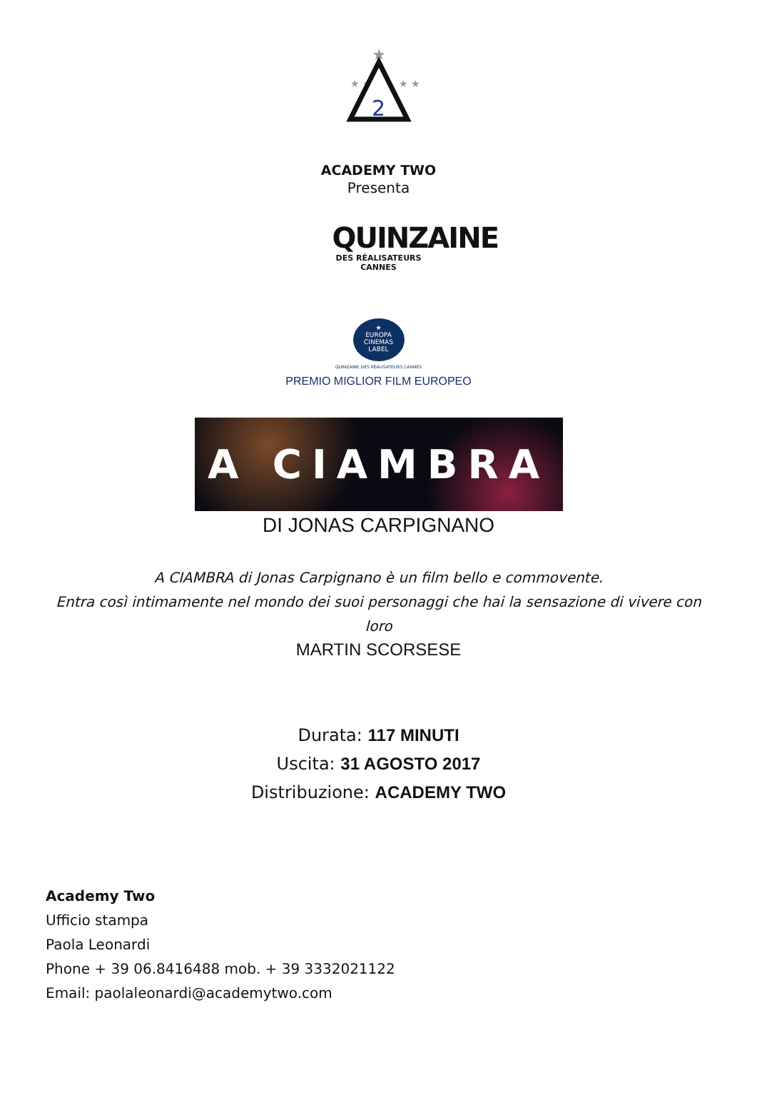★
★ ★
★ ★
2
ACADEMY TWO
Presenta
QUINZAINE
DES RÉALISATEURS
CANNES
★
EUROPA
CINEMAS
LABEL
QUINZAINE DES RÉALISATEURS CANNES
PREMIO MIGLIOR FILM EUROPEO
A CIAMBRA
DI JONAS CARPIGNANO
A CIAMBRA di Jonas Carpignano è un film bello e commovente.
Entra così intimamente nel mondo dei suoi personaggi che hai la sensazione di vivere con loro
MARTIN SCORSESE
Durata: 117 MINUTI
Uscita: 31 AGOSTO 2017
Distribuzione: ACADEMY TWO
Academy Two
Ufficio stampa
Paola Leonardi
Phone + 39 06.8416488 mob. + 39 3332021122
Email: paolaleonardi@academytwo.com